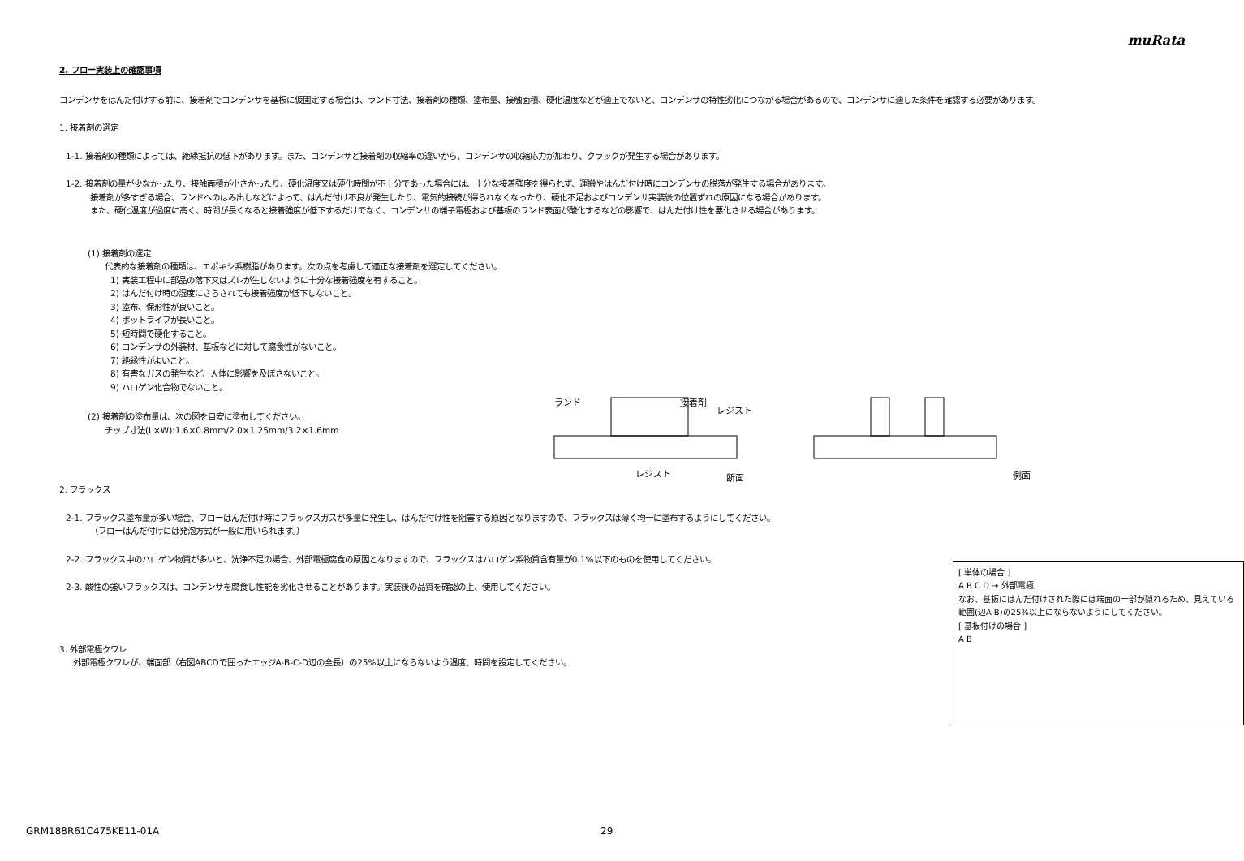muRata
2. フロー実装上の確認事項
コンデンサをはんだ付けする前に、接着剤でコンデンサを基板に仮固定する場合は、ランド寸法、接着剤の種類、塗布量、接触面積、硬化温度などが適正でないと、コンデンサの特性劣化につながる場合があるので、コンデンサに適した条件を確認する必要があります。
1. 接着剤の選定
1-1. 接着剤の種類によっては、絶縁抵抗の低下があります。また、コンデンサと接着剤の収縮率の違いから、コンデンサの収縮応力が加わり、クラックが発生する場合があります。
1-2. 接着剤の量が少なかったり、接触面積が小さかったり、硬化温度又は硬化時間が不十分であった場合には、十分な接着強度を得られず、運搬やはんだ付け時にコンデンサの脱落が発生する場合があります。
接着剤が多すぎる場合、ランドへのはみ出しなどによって、はんだ付け不良が発生したり、電気的接続が得られなくなったり、硬化不足およびコンデンサ実装後の位置ずれの原因になる場合があります。
また、硬化温度が過度に高く、時間が長くなると接着強度が低下するだけでなく、コンデンサの端子電極および基板のランド表面が酸化するなどの影響で、はんだ付け性を悪化させる場合があります。
(1) 接着剤の選定
代表的な接着剤の種類は、エポキシ系樹脂があります。次の点を考慮して適正な接着剤を選定してください。
1) 実装工程中に部品の落下又はズレが生じないように十分な接着強度を有すること。
2) はんだ付け時の湿度にさらされても接着強度が低下しないこと。
3) 塗布、保形性が良いこと。
4) ポットライフが長いこと。
5) 短時間で硬化すること。
6) コンデンサの外装材、基板などに対して腐食性がないこと。
7) 絶縁性がよいこと。
8) 有害なガスの発生など、人体に影響を及ぼさないこと。
9) ハロゲン化合物でないこと。
(2) 接着剤の塗布量は、次の図を目安に塗布してください。
チップ寸法(L×W):1.6×0.8mm/2.0×1.25mm/3.2×1.6mm
ランド
接着剤
レジスト
レジスト
断面
側面
2. フラックス
2-1. フラックス塗布量が多い場合、フローはんだ付け時にフラックスガスが多量に発生し、はんだ付け性を阻害する原因となりますので、フラックスは薄く均一に塗布するようにしてください。
（フローはんだ付けには発泡方式が一般に用いられます。）
2-2. フラックス中のハロゲン物質が多いと、洗浄不足の場合、外部電極腐食の原因となりますので、フラックスはハロゲン系物質含有量が0.1%以下のものを使用してください。
2-3. 酸性の強いフラックスは、コンデンサを腐食し性能を劣化させることがあります。実装後の品質を確認の上、使用してください。
3. 外部電極クワレ
外部電極クワレが、端面部（右図ABCDで囲ったエッジA-B-C-D辺の全長）の25%以上にならないよう温度、時間を設定してください。
[ 単体の場合 ]
A B C D → 外部電極
なお、基板にはんだ付けされた際には端面の一部が隠れるため、見えている範囲(辺A-B)の25%以上にならないようにしてください。
[ 基板付けの場合 ]
A B
GRM188R61C475KE11-01A 29